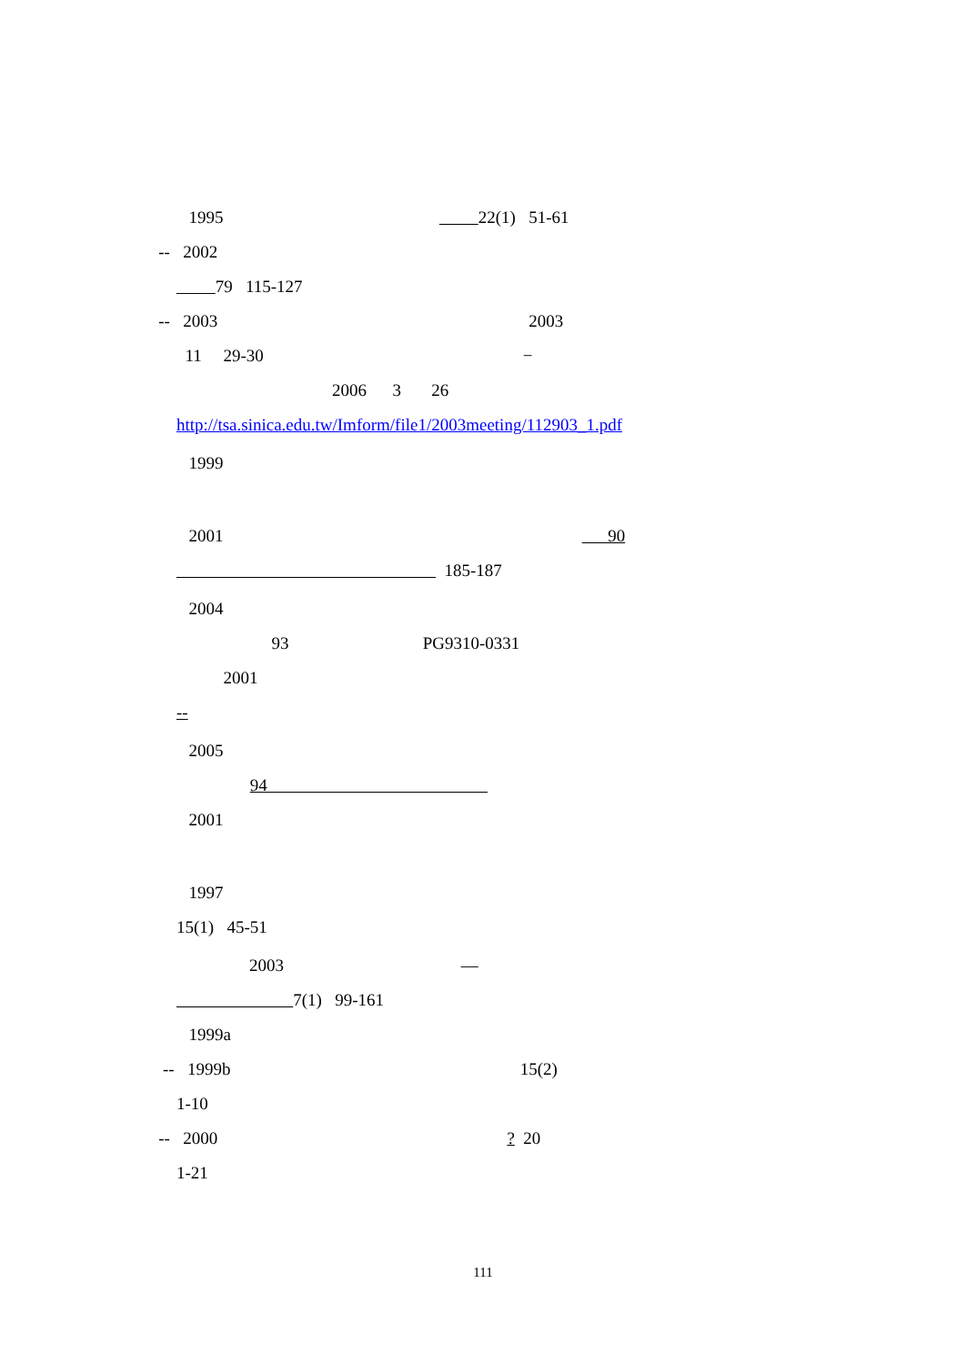1995 22(1) 51-61
-- 2002
79 115-127
-- 2003 2003
11 29-30 −
2006 3 26
http://tsa.sinica.edu.tw/Imform/file1/2003meeting/112903_1.pdf
1999
2001 90
185-187
2004
93 PG9310-0331
2001
--
2005
94
2001
1997
15(1) 45-51
2003 —
7(1) 99-161
1999a
-- 1999b 15(2)
1-10
-- 2000 ? 20
1-21
111